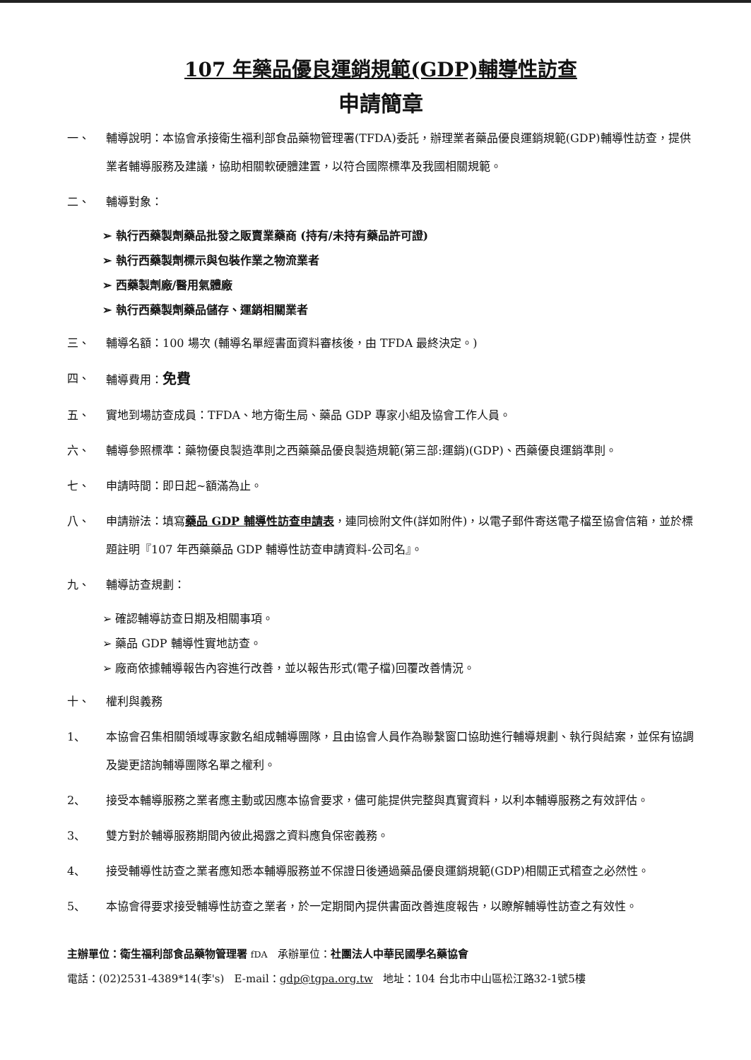107 年藥品優良運銷規範(GDP)輔導性訪查
申請簡章
一、 輔導說明：本協會承接衛生福利部食品藥物管理署(TFDA)委託，辦理業者藥品優良運銷規範(GDP)輔導性訪查，提供業者輔導服務及建議，協助相關軟硬體建置，以符合國際標準及我國相關規範。
二、 輔導對象：
➢ 執行西藥製劑藥品批發之販賣業藥商 (持有/未持有藥品許可證)
➢ 執行西藥製劑標示與包裝作業之物流業者
➢ 西藥製劑廠/醫用氣體廠
➢ 執行西藥製劑藥品儲存、運銷相關業者
三、 輔導名額：100 場次 (輔導名單經書面資料審核後，由 TFDA 最終決定。)
四、 輔導費用：免費
五、 實地到場訪查成員：TFDA、地方衛生局、藥品 GDP 專家小組及協會工作人員。
六、 輔導參照標準：藥物優良製造準則之西藥藥品優良製造規範(第三部:運銷)(GDP)、西藥優良運銷準則。
七、 申請時間：即日起~額滿為止。
八、 申請辦法：填寫藥品 GDP 輔導性訪查申請表，連同檢附文件(詳如附件)，以電子郵件寄送電子檔至協會信箱，並於標題註明『107 年西藥藥品 GDP 輔導性訪查申請資料-公司名』。
九、 輔導訪查規劃：
➢ 確認輔導訪查日期及相關事項。
➢ 藥品 GDP 輔導性實地訪查。
➢ 廠商依據輔導報告內容進行改善，並以報告形式(電子檔)回覆改善情況。
十、 權利與義務
1、 本協會召集相關領域專家數名組成輔導團隊，且由協會人員作為聯繫窗口協助進行輔導規劃、執行與結案，並保有協調及變更諮詢輔導團隊名單之權利。
2、 接受本輔導服務之業者應主動或因應本協會要求，儘可能提供完整與真實資料，以利本輔導服務之有效評估。
3、 雙方對於輔導服務期間內彼此揭露之資料應負保密義務。
4、 接受輔導性訪查之業者應知悉本輔導服務並不保證日後通過藥品優良運銷規範(GDP)相關正式稽查之必然性。
5、 本協會得要求接受輔導性訪查之業者，於一定期間內提供書面改善進度報告，以瞭解輔導性訪查之有效性。
主辦單位：衛生福利部食品藥物管理署 fDA 承辦單位：社團法人中華民國學名藥協會
電話：(02)2531-4389*14(李's) E-mail：gdp@tgpa.org.tw 地址：104 台北市中山區松江路32-1號5樓